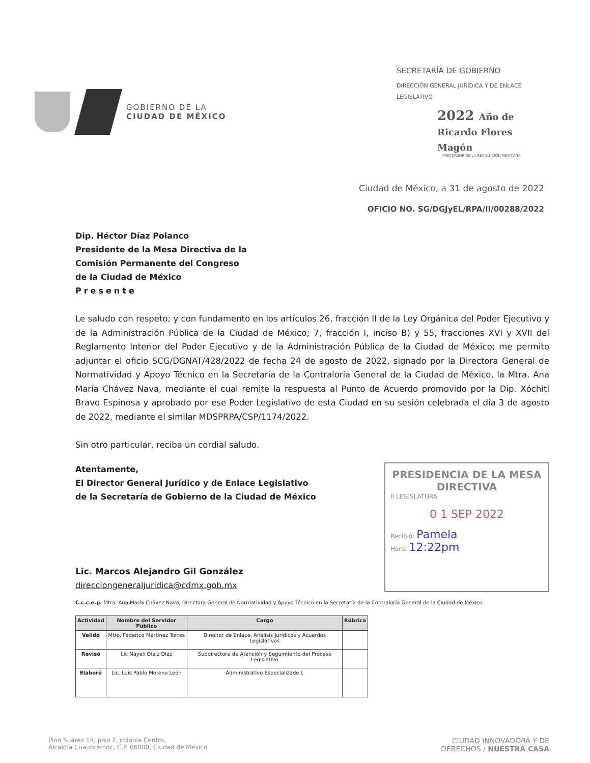GOBIERNO DE LA
CIUDAD DE MÉXICO
SECRETARÍA DE GOBIERNO
DIRECCIÓN GENERAL JURÍDICA Y DE ENLACE LEGISLATIVO
2022 Año de Ricardo Flores Magón
PRECURSOR DE LA REVOLUCIÓN MEXICANA
Ciudad de México, a 31 de agosto de 2022
OFICIO NO. SG/DGJyEL/RPA/II/00288/2022
Dip. Héctor Díaz Polanco
Presidente de la Mesa Directiva de la
Comisión Permanente del Congreso
de la Ciudad de México
Presente
Le saludo con respeto; y con fundamento en los artículos 26, fracción II de la Ley Orgánica del Poder Ejecutivo y de la Administración Pública de la Ciudad de México; 7, fracción I, inciso B) y 55, fracciones XVI y XVII del Reglamento Interior del Poder Ejecutivo y de la Administración Pública de la Ciudad de México; me permito adjuntar el oficio SCG/DGNAT/428/2022 de fecha 24 de agosto de 2022, signado por la Directora General de Normatividad y Apoyo Técnico en la Secretaría de la Contraloría General de la Ciudad de México, la Mtra. Ana María Chávez Nava, mediante el cual remite la respuesta al Punto de Acuerdo promovido por la Dip. Xóchitl Bravo Espinosa y aprobado por ese Poder Legislativo de esta Ciudad en su sesión celebrada el día 3 de agosto de 2022, mediante el similar MDSPRPA/CSP/1174/2022.
Sin otro particular, reciba un cordial saludo.
Atentamente,
El Director General Jurídico y de Enlace Legislativo
de la Secretaría de Gobierno de la Ciudad de México
Lic. Marcos Alejandro Gil González
direcciongeneraljuridica@cdmx.gob.mx
PRESIDENCIA DE LA MESA DIRECTIVA
II LEGISLATURA
0 1 SEP 2022
Recibió: Pamela
Hora: 12:22pm
C.c.c.e.p. Mtra. Ana María Chávez Nava, Directora General de Normatividad y Apoyo Técnico en la Secretaría de la Contraloría General de la Ciudad de México.
| Actividad | Nombre del Servidor Público | Cargo | Rúbrica |
| --- | --- | --- | --- |
| Validó | Mtro. Federico Martínez Torres | Director de Enlace, Análisis Jurídicos y Acuerdos Legislativos | |
| Revisó | Lic Nayeli Olaiz Díaz | Subdirectora de Atención y Seguimiento del Proceso Legislativo | |
| Elaboró | Lic. Luis Pablo Moreno León | Administrativo Especializado L | |
Pino Suárez 15, piso 2, colonia Centro,
Alcaldía Cuauhtémoc, C.P. 06000, Ciudad de México
CIUDAD INNOVADORA Y DE
DERECHOS / NUESTRA CASA